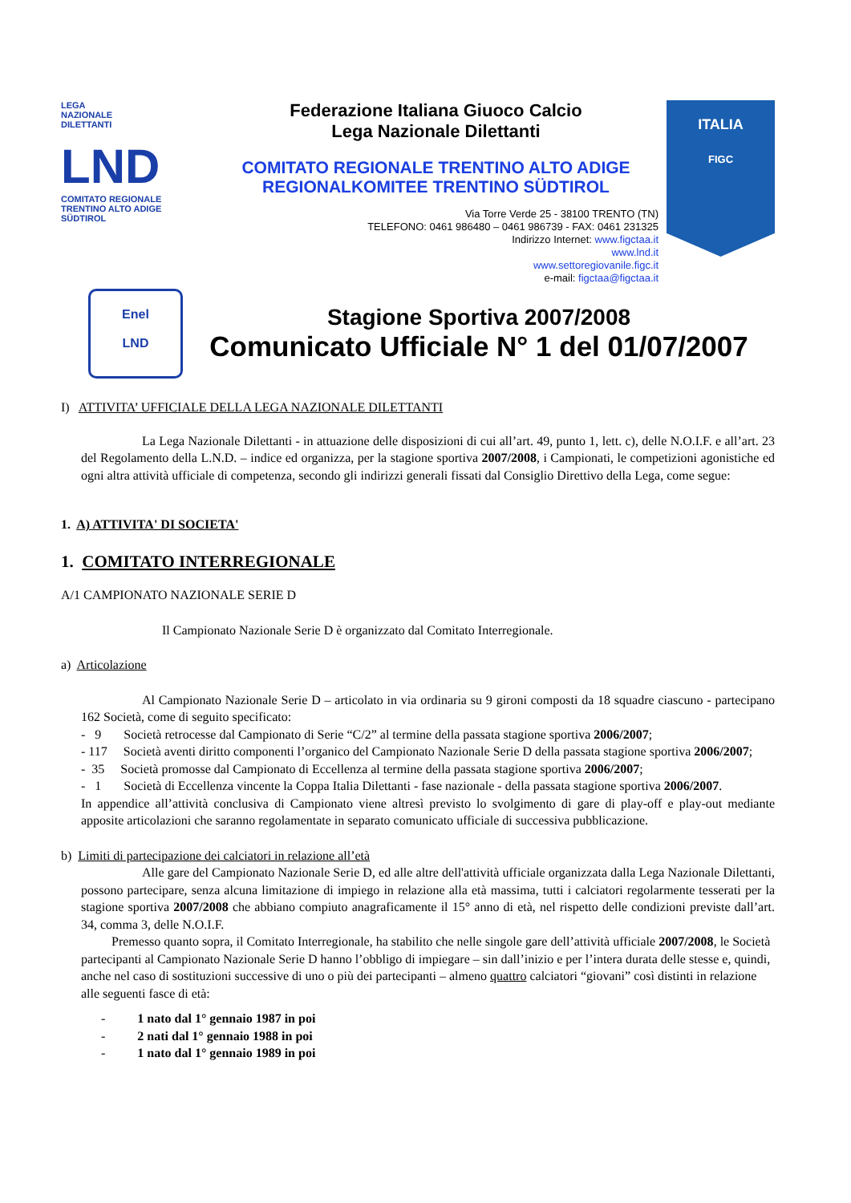LEGA
NAZIONALE
DILETTANTI
LND
COMITATO REGIONALE TRENTINO ALTO ADIGE SÜDTIROL
Federazione Italiana Giuoco Calcio
Lega Nazionale Dilettanti
COMITATO REGIONALE TRENTINO ALTO ADIGE
REGIONALKOMITEE TRENTINO SÜDTIROL
Via Torre Verde 25 - 38100 TRENTO (TN)
TELEFONO: 0461 986480 – 0461 986739 - FAX: 0461 231325
Indirizzo Internet: www.figctaa.it
www.lnd.it
www.settoregiovanile.figc.it
e-mail: figctaa@figctaa.it
ITALIA
FIGC
Enel
LND
Stagione Sportiva 2007/2008
Comunicato Ufficiale N° 1 del 01/07/2007
I) ATTIVITA’ UFFICIALE DELLA LEGA NAZIONALE DILETTANTI
La Lega Nazionale Dilettanti - in attuazione delle disposizioni di cui all’art. 49, punto 1, lett. c), delle N.O.I.F. e all’art. 23 del Regolamento della L.N.D. – indice ed organizza, per la stagione sportiva 2007/2008, i Campionati, le competizioni agonistiche ed ogni altra attività ufficiale di competenza, secondo gli indirizzi generali fissati dal Consiglio Direttivo della Lega, come segue:
1. A) ATTIVITA' DI SOCIETA'
1. COMITATO INTERREGIONALE
A/1 CAMPIONATO NAZIONALE SERIE D
Il Campionato Nazionale Serie D è organizzato dal Comitato Interregionale.
a) Articolazione
Al Campionato Nazionale Serie D – articolato in via ordinaria su 9 gironi composti da 18 squadre ciascuno - partecipano 162 Società, come di seguito specificato:
- 9 Società retrocesse dal Campionato di Serie “C/2” al termine della passata stagione sportiva 2006/2007;
- 117 Società aventi diritto componenti l’organico del Campionato Nazionale Serie D della passata stagione sportiva 2006/2007;
- 35 Società promosse dal Campionato di Eccellenza al termine della passata stagione sportiva 2006/2007;
- 1 Società di Eccellenza vincente la Coppa Italia Dilettanti - fase nazionale - della passata stagione sportiva 2006/2007.
In appendice all’attività conclusiva di Campionato viene altresì previsto lo svolgimento di gare di play-off e play-out mediante apposite articolazioni che saranno regolamentate in separato comunicato ufficiale di successiva pubblicazione.
b) Limiti di partecipazione dei calciatori in relazione all’età
Alle gare del Campionato Nazionale Serie D, ed alle altre dell'attività ufficiale organizzata dalla Lega Nazionale Dilettanti, possono partecipare, senza alcuna limitazione di impiego in relazione alla età massima, tutti i calciatori regolarmente tesserati per la stagione sportiva 2007/2008 che abbiano compiuto anagraficamente il 15° anno di età, nel rispetto delle condizioni previste dall’art. 34, comma 3, delle N.O.I.F.
Premesso quanto sopra, il Comitato Interregionale, ha stabilito che nelle singole gare dell’attività ufficiale 2007/2008, le Società partecipanti al Campionato Nazionale Serie D hanno l’obbligo di impiegare – sin dall’inizio e per l’intera durata delle stesse e, quindi, anche nel caso di sostituzioni successive di uno o più dei partecipanti – almeno quattro calciatori “giovani” così distinti in relazione alle seguenti fasce di età:
- 1 nato dal 1° gennaio 1987 in poi
- 2 nati dal 1° gennaio 1988 in poi
- 1 nato dal 1° gennaio 1989 in poi